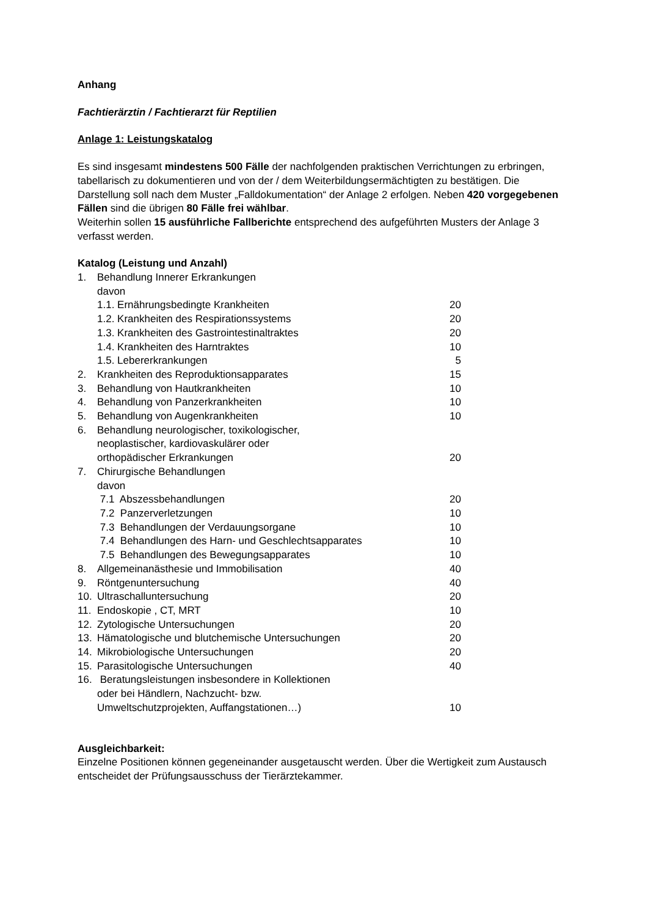Anhang
Fachtierärztin / Fachtierarzt für Reptilien
Anlage 1: Leistungskatalog
Es sind insgesamt mindestens 500 Fälle der nachfolgenden praktischen Verrichtungen zu erbringen, tabellarisch zu dokumentieren und von der / dem Weiterbildungsermächtigten zu bestätigen. Die Darstellung soll nach dem Muster „Falldokumentation“ der Anlage 2 erfolgen. Neben 420 vorgegebenen Fällen sind die übrigen 80 Fälle frei wählbar.
Weiterhin sollen 15 ausführliche Fallberichte entsprechend des aufgeführten Musters der Anlage 3 verfasst werden.
Katalog (Leistung und Anzahl)
| 1. | Behandlung Innerer Erkrankungen davon | |
| | 1.1. Ernährungsbedingte Krankheiten | 20 |
| | 1.2. Krankheiten des Respirationssystems | 20 |
| | 1.3. Krankheiten des Gastrointestinaltraktes | 20 |
| | 1.4. Krankheiten des Harntraktes | 10 |
| | 1.5. Lebererkrankungen | 5 |
| 2. | Krankheiten des Reproduktionsapparates | 15 |
| 3. | Behandlung von Hautkrankheiten | 10 |
| 4. | Behandlung von Panzerkrankheiten | 10 |
| 5. | Behandlung von Augenkrankheiten | 10 |
| 6. | Behandlung neurologischer, toxikologischer, neoplastischer, kardiovaskulärer oder orthopädischer Erkrankungen | 20 |
| 7. | Chirurgische Behandlungen davon | |
| | 7.1 Abszessbehandlungen | 20 |
| | 7.2 Panzerverletzungen | 10 |
| | 7.3 Behandlungen der Verdauungsorgane | 10 |
| | 7.4 Behandlungen des Harn- und Geschlechtsapparates | 10 |
| | 7.5 Behandlungen des Bewegungsapparates | 10 |
| 8. | Allgemeinanästhesie und Immobilisation | 40 |
| 9. | Röntgenuntersuchung | 40 |
| 10. | Ultraschalluntersuchung | 20 |
| 11. | Endoskopie , CT, MRT | 10 |
| 12. | Zytologische Untersuchungen | 20 |
| 13. | Hämatologische und blutchemische Untersuchungen | 20 |
| 14. | Mikrobiologische Untersuchungen | 20 |
| 15. | Parasitologische Untersuchungen | 40 |
| 16. | Beratungsleistungen insbesondere in Kollektionen oder bei Händlern, Nachzucht- bzw. Umweltschutzprojekten, Auffangstationen…) | 10 |
Ausgleichbarkeit:
Einzelne Positionen können gegeneinander ausgetauscht werden. Über die Wertigkeit zum Austausch entscheidet der Prüfungsausschuss der Tierärztekammer.